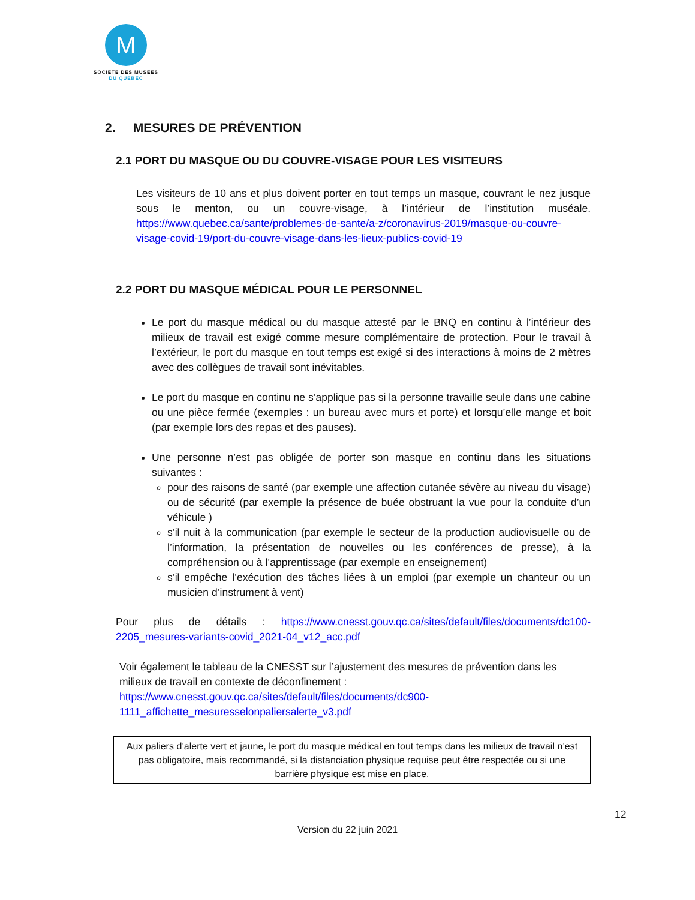M
SOCIÉTÉ DES MUSÉES
DU QUÉBEC
2. MESURES DE PRÉVENTION
2.1 PORT DU MASQUE OU DU COUVRE-VISAGE POUR LES VISITEURS
Les visiteurs de 10 ans et plus doivent porter en tout temps un masque, couvrant le nez jusque sous le menton, ou un couvre-visage, à l’intérieur de l’institution muséale. https://www.quebec.ca/sante/problemes-de-sante/a-z/coronavirus-2019/masque-ou-couvre-visage-covid-19/port-du-couvre-visage-dans-les-lieux-publics-covid-19
2.2 PORT DU MASQUE MÉDICAL POUR LE PERSONNEL
Le port du masque médical ou du masque attesté par le BNQ en continu à l’intérieur des milieux de travail est exigé comme mesure complémentaire de protection. Pour le travail à l’extérieur, le port du masque en tout temps est exigé si des interactions à moins de 2 mètres avec des collègues de travail sont inévitables.
Le port du masque en continu ne s’applique pas si la personne travaille seule dans une cabine ou une pièce fermée (exemples : un bureau avec murs et porte) et lorsqu’elle mange et boit (par exemple lors des repas et des pauses).
Une personne n’est pas obligée de porter son masque en continu dans les situations suivantes :
pour des raisons de santé (par exemple une affection cutanée sévère au niveau du visage) ou de sécurité (par exemple la présence de buée obstruant la vue pour la conduite d’un véhicule )
s’il nuit à la communication (par exemple le secteur de la production audiovisuelle ou de l’information, la présentation de nouvelles ou les conférences de presse), à la compréhension ou à l’apprentissage (par exemple en enseignement)
s’il empêche l’exécution des tâches liées à un emploi (par exemple un chanteur ou un musicien d’instrument à vent)
Pour plus de détails : https://www.cnesst.gouv.qc.ca/sites/default/files/documents/dc100-2205_mesures-variants-covid_2021-04_v12_acc.pdf
Voir également le tableau de la CNESST sur l’ajustement des mesures de prévention dans les milieux de travail en contexte de déconfinement :
https://www.cnesst.gouv.qc.ca/sites/default/files/documents/dc900-
1111_affichette_mesuresselonpaliersalerte_v3.pdf
Aux paliers d’alerte vert et jaune, le port du masque médical en tout temps dans les milieux de travail n’est pas obligatoire, mais recommandé, si la distanciation physique requise peut être respectée ou si une barrière physique est mise en place.
12
Version du 22 juin 2021